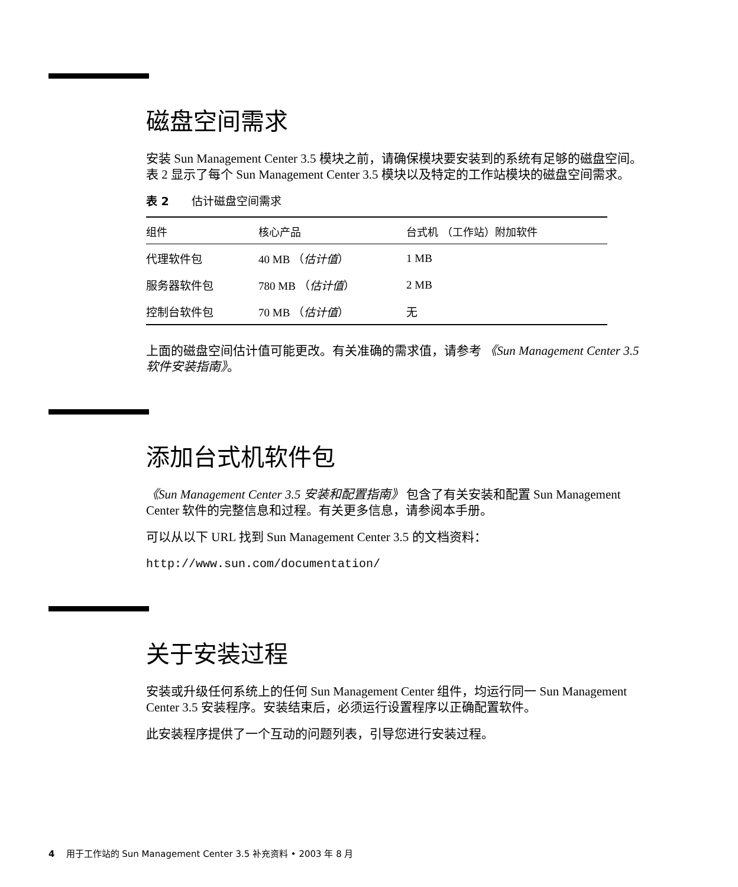磁盘空间需求
安装 Sun Management Center 3.5 模块之前，请确保模块要安装到的系统有足够的磁盘空间。表 2 显示了每个 Sun Management Center 3.5 模块以及特定的工作站模块的磁盘空间需求。
表 2 估计磁盘空间需求
| 组件 | 核心产品 | 台式机 （工作站）附加软件 |
| --- | --- | --- |
| 代理软件包 | 40 MB （ 估计值 ） | 1 MB |
| 服务器软件包 | 780 MB （ 估计值 ） | 2 MB |
| 控制台软件包 | 70 MB （ 估计值 ） | 无 |
上面的磁盘空间估计值可能更改。有关准确的需求值，请参考 《Sun Management Center 3.5 软件安装指南》。
添加台式机软件包
《Sun Management Center 3.5 安装和配置指南》 包含了有关安装和配置 Sun Management Center 软件的完整信息和过程。有关更多信息，请参阅本手册。
可以从以下 URL 找到 Sun Management Center 3.5 的文档资料：
http://www.sun.com/documentation/
关于安装过程
安装或升级任何系统上的任何 Sun Management Center 组件，均运行同一 Sun Management Center 3.5 安装程序。安装结束后，必须运行设置程序以正确配置软件。
此安装程序提供了一个互动的问题列表，引导您进行安装过程。
4 用于工作站的 Sun Management Center 3.5 补充资料 • 2003 年 8 月